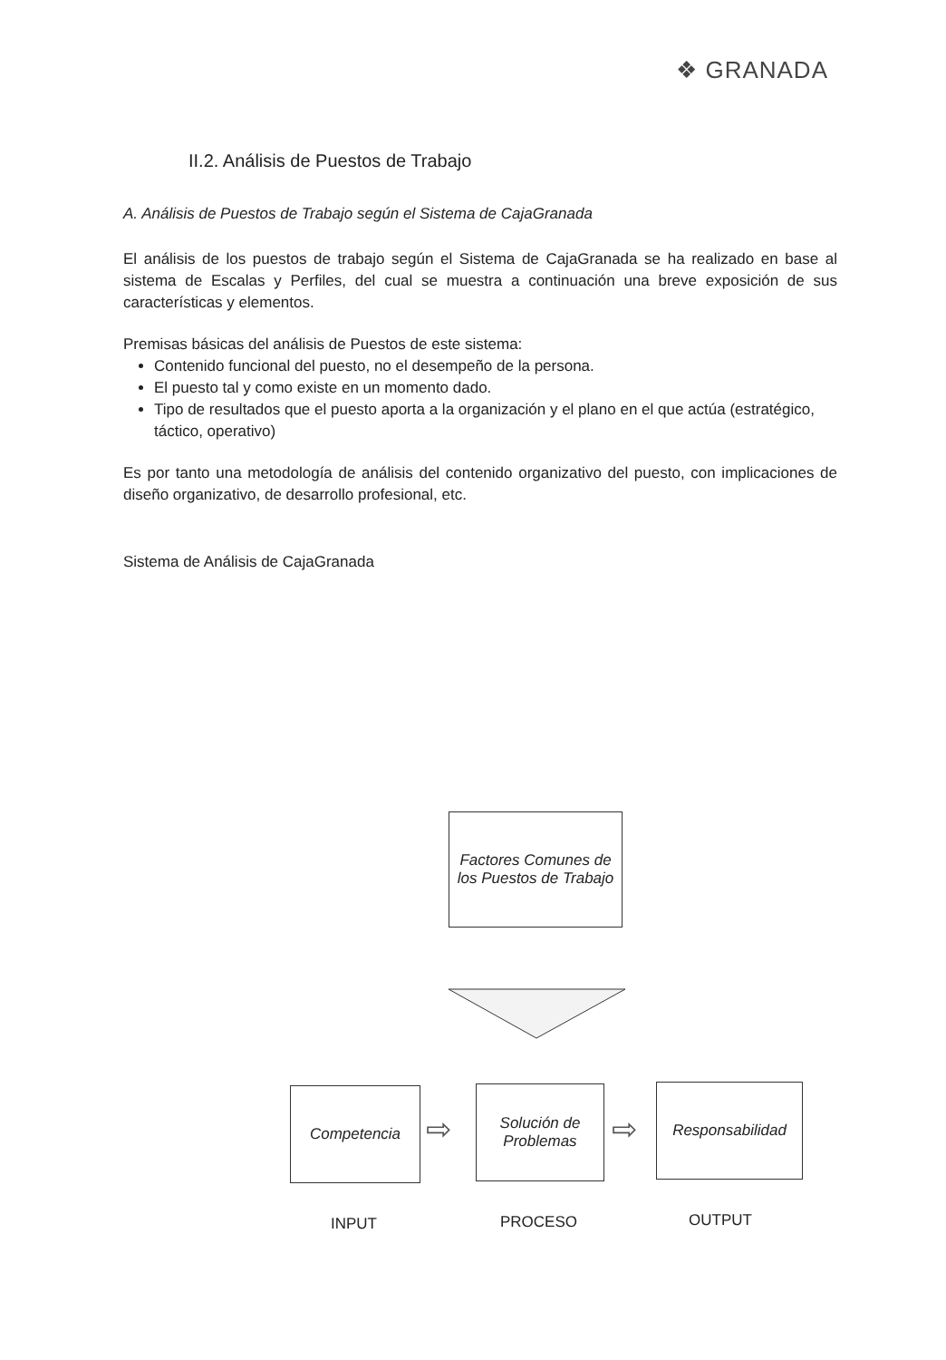❖ GRANADA
II.2. Análisis de Puestos de Trabajo
A. Análisis de Puestos de Trabajo según el Sistema de CajaGranada
El análisis de los puestos de trabajo según el Sistema de CajaGranada se ha realizado en base al sistema de Escalas y Perfiles, del cual se muestra a continuación una breve exposición de sus características y elementos.
Premisas básicas del análisis de Puestos de este sistema:
Contenido funcional del puesto, no el desempeño de la persona.
El puesto tal y como existe en un momento dado.
Tipo de resultados que el puesto aporta a la organización y el plano en el que actúa (estratégico, táctico, operativo)
Es por tanto una metodología de análisis del contenido organizativo del puesto, con implicaciones de diseño organizativo, de desarrollo profesional, etc.
Sistema de Análisis de CajaGranada
Factores Comunes de los Puestos de Trabajo
Competencia
⇨
Solución de Problemas
⇨
Responsabilidad
INPUT PROCESO OUTPUT